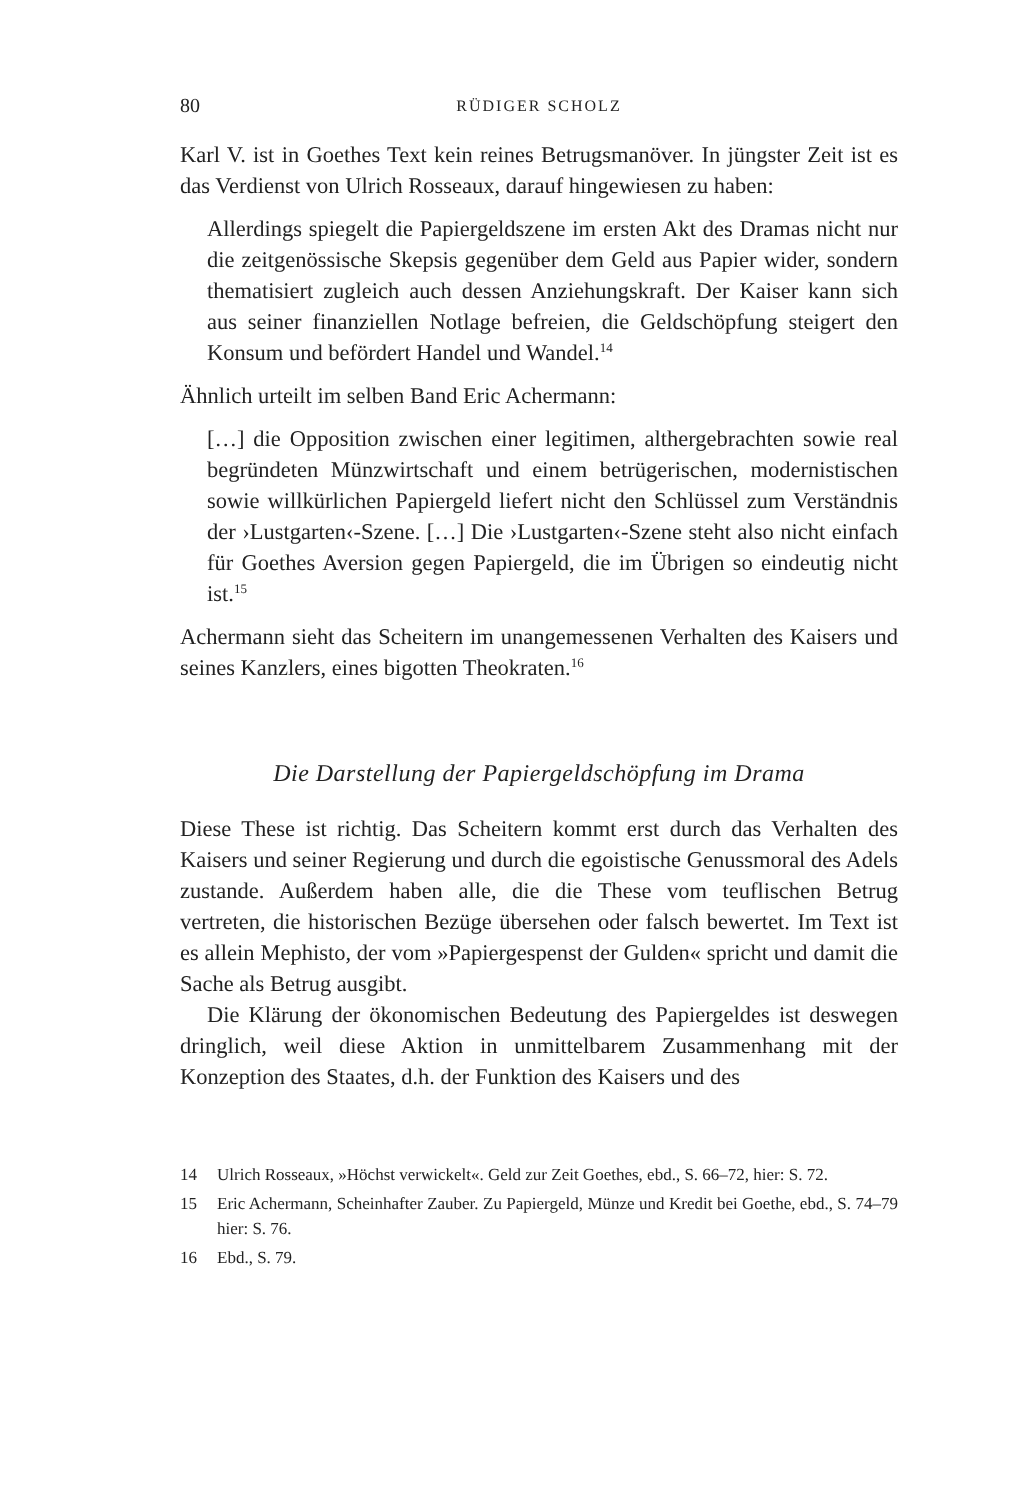80 RÜDIGER SCHOLZ
Karl V. ist in Goethes Text kein reines Betrugsmanöver. In jüngster Zeit ist es das Verdienst von Ulrich Rosseaux, darauf hingewiesen zu haben:
Allerdings spiegelt die Papiergeldszene im ersten Akt des Dramas nicht nur die zeitgenössische Skepsis gegenüber dem Geld aus Papier wider, sondern thematisiert zugleich auch dessen Anziehungskraft. Der Kaiser kann sich aus seiner finanziellen Notlage befreien, die Geldschöpfung steigert den Konsum und befördert Handel und Wandel.<sup>14</sup>
Ähnlich urteilt im selben Band Eric Achermann:
[…] die Opposition zwischen einer legitimen, althergebrachten sowie real begründeten Münzwirtschaft und einem betrügerischen, modernistischen sowie willkürlichen Papiergeld liefert nicht den Schlüssel zum Verständnis der ›Lustgarten‹-Szene. […] Die ›Lustgarten‹-Szene steht also nicht einfach für Goethes Aversion gegen Papiergeld, die im Übrigen so eindeutig nicht ist.<sup>15</sup>
Achermann sieht das Scheitern im unangemessenen Verhalten des Kaisers und seines Kanzlers, eines bigotten Theokraten.<sup>16</sup>
Die Darstellung der Papiergeldschöpfung im Drama
Diese These ist richtig. Das Scheitern kommt erst durch das Verhalten des Kaisers und seiner Regierung und durch die egoistische Genussmoral des Adels zustande. Außerdem haben alle, die die These vom teuflischen Betrug vertreten, die historischen Bezüge übersehen oder falsch bewertet. Im Text ist es allein Mephisto, der vom »Papiergespenst der Gulden« spricht und damit die Sache als Betrug ausgibt.
Die Klärung der ökonomischen Bedeutung des Papiergeldes ist deswegen dringlich, weil diese Aktion in unmittelbarem Zusammenhang mit der Konzeption des Staates, d.h. der Funktion des Kaisers und des
14 Ulrich Rosseaux, »Höchst verwickelt«. Geld zur Zeit Goethes, ebd., S. 66–72, hier: S. 72.
15 Eric Achermann, Scheinhafter Zauber. Zu Papiergeld, Münze und Kredit bei Goethe, ebd., S. 74–79 hier: S. 76.
16 Ebd., S. 79.